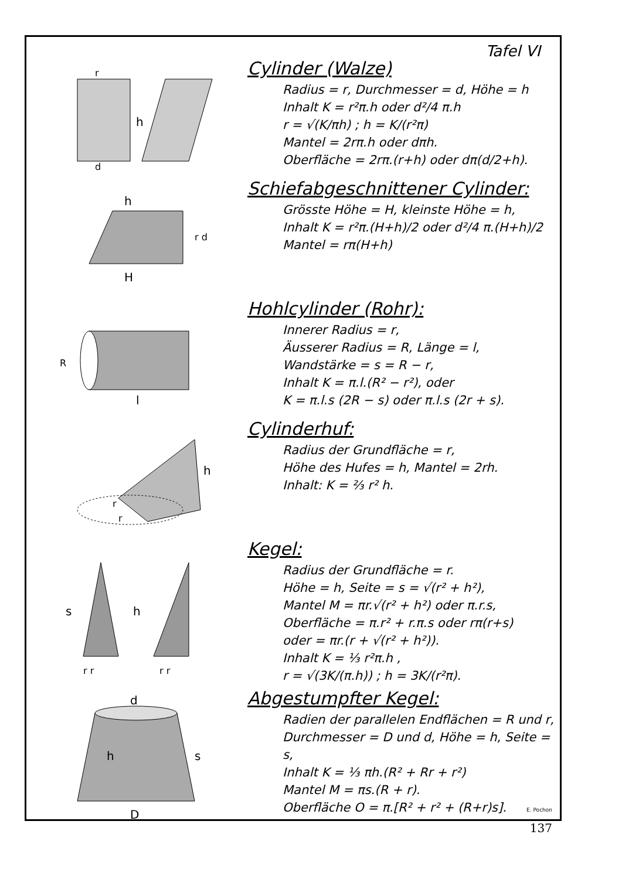Tafel VI
h
d
r
Cylinder (Walze)
Radius = r, Durchmesser = d, Höhe = h
Inhalt K = r²π.h oder d²/4 π.h
r = √(K/πh) ; h = K/(r²π)
Mantel = 2rπ.h oder dπh.
Oberfläche = 2rπ.(r+h) oder dπ(d/2+h).
h
H
r d
Schiefabgeschnittener Cylinder:
Grösste Höhe = H, kleinste Höhe = h,
Inhalt K = r²π.(H+h)/2 oder d²/4 π.(H+h)/2
Mantel = rπ(H+h)
l
R
Hohlcylinder (Rohr):
Innerer Radius = r,
Äusserer Radius = R, Länge = l,
Wandstärke = s = R − r,
Inhalt K = π.l.(R² − r²), oder
K = π.l.s (2R − s) oder π.l.s (2r + s).
h
r
r
Cylinderhuf:
Radius der Grundfläche = r,
Höhe des Hufes = h, Mantel = 2rh.
Inhalt: K = ⅔ r² h.
h
s
r r
r r
Kegel:
Radius der Grundfläche = r.
Höhe = h, Seite = s = √(r² + h²),
Mantel M = πr.√(r² + h²) oder π.r.s,
Oberfläche = π.r² + r.π.s oder rπ(r+s)
oder = πr.(r + √(r² + h²)).
Inhalt K = ⅓ r²π.h ,
r = √(3K/(π.h)) ; h = 3K/(r²π).
d
D
h
s
Abgestumpfter Kegel:
Radien der parallelen Endflächen = R und r,
Durchmesser = D und d, Höhe = h, Seite = s,
Inhalt K = ⅓ πh.(R² + Rr + r²)
Mantel M = πs.(R + r).
Oberfläche O = π.[R² + r² + (R+r)s].
E. Pochon
137